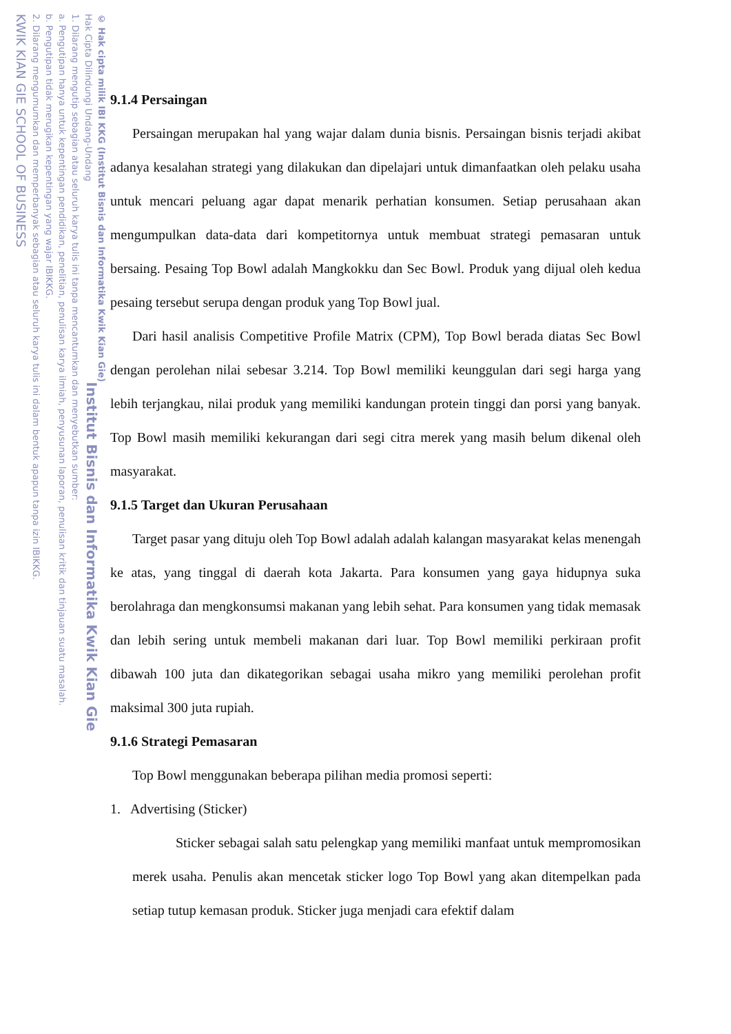KWIK KIAN GIE SCHOOL OF BUSINESS
2. Dilarang mengumumkan dan memperbanyak sebagian atau seluruh karya tulis ini dalam bentuk apapun tanpa izin IBIKKG.
b. Pengutipan tidak merugikan kepentingan yang wajar IBIKKG.
a. Pengutipan hanya untuk kepentingan pendidikan, penelitian, penulisan karya ilmiah, penyusunan laporan, penulisan kritik dan tinjauan suatu masalah.
1. Dilarang mengutip sebagian atau seluruh karya tulis ini tanpa mencantumkan dan menyebutkan sumber:
Hak Cipta Dilindungi Undang-Undang
© Hak cipta milik IBI KKG (Institut Bisnis dan Informatika Kwik Kian Gie)
Institut Bisnis dan Informatika Kwik Kian Gie
9.1.4 Persaingan
Persaingan merupakan hal yang wajar dalam dunia bisnis. Persaingan bisnis terjadi akibat adanya kesalahan strategi yang dilakukan dan dipelajari untuk dimanfaatkan oleh pelaku usaha untuk mencari peluang agar dapat menarik perhatian konsumen. Setiap perusahaan akan mengumpulkan data-data dari kompetitornya untuk membuat strategi pemasaran untuk bersaing. Pesaing Top Bowl adalah Mangkokku dan Sec Bowl. Produk yang dijual oleh kedua pesaing tersebut serupa dengan produk yang Top Bowl jual.
Dari hasil analisis Competitive Profile Matrix (CPM), Top Bowl berada diatas Sec Bowl dengan perolehan nilai sebesar 3.214. Top Bowl memiliki keunggulan dari segi harga yang lebih terjangkau, nilai produk yang memiliki kandungan protein tinggi dan porsi yang banyak. Top Bowl masih memiliki kekurangan dari segi citra merek yang masih belum dikenal oleh masyarakat.
9.1.5 Target dan Ukuran Perusahaan
Target pasar yang dituju oleh Top Bowl adalah adalah kalangan masyarakat kelas menengah ke atas, yang tinggal di daerah kota Jakarta. Para konsumen yang gaya hidupnya suka berolahraga dan mengkonsumsi makanan yang lebih sehat. Para konsumen yang tidak memasak dan lebih sering untuk membeli makanan dari luar. Top Bowl memiliki perkiraan profit dibawah 100 juta dan dikategorikan sebagai usaha mikro yang memiliki perolehan profit maksimal 300 juta rupiah.
9.1.6 Strategi Pemasaran
Top Bowl menggunakan beberapa pilihan media promosi seperti:
1. Advertising (Sticker)
Sticker sebagai salah satu pelengkap yang memiliki manfaat untuk mempromosikan merek usaha. Penulis akan mencetak sticker logo Top Bowl yang akan ditempelkan pada setiap tutup kemasan produk. Sticker juga menjadi cara efektif dalam